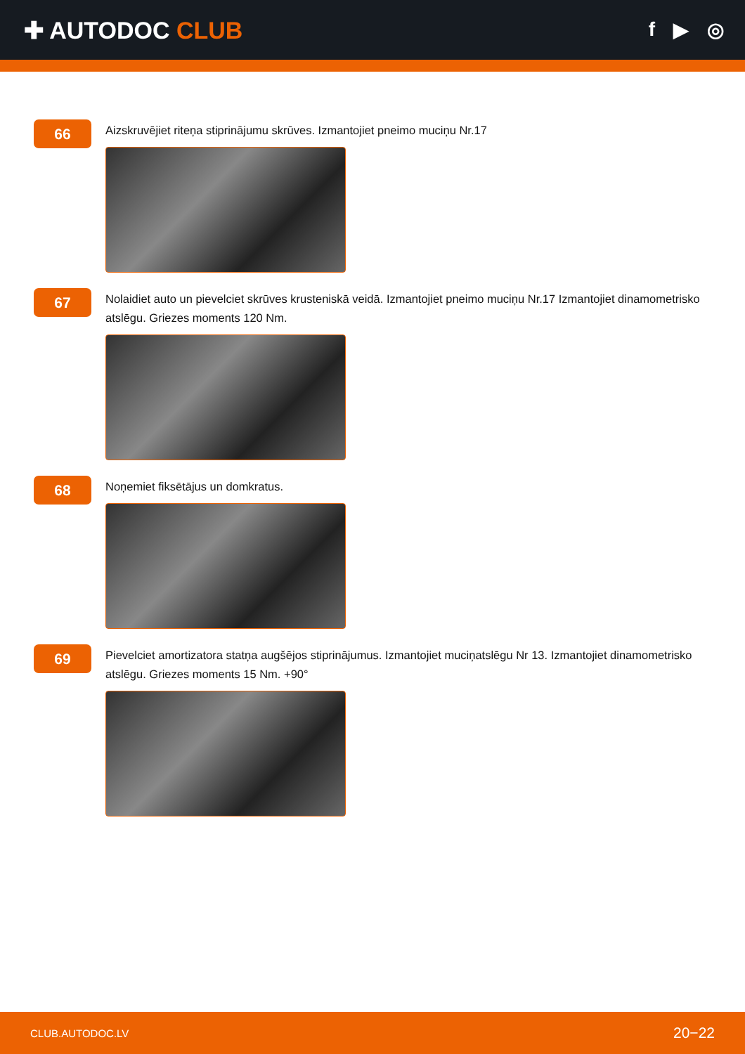✚ AUTODOC CLUB
f ▶ ◎
66
Aizskruvējiet riteņa stiprinājumu skrūves. Izmantojiet pneimo muciņu Nr.17
67
Nolaidiet auto un pievelciet skrūves krusteniskā veidā. Izmantojiet pneimo muciņu Nr.17 Izmantojiet dinamometrisko atslēgu. Griezes moments 120 Nm.
68
Noņemiet fiksētājus un domkratus.
69
Pievelciet amortizatora statņa augšējos stiprinājumus. Izmantojiet muciņatslēgu Nr 13. Izmantojiet dinamometrisko atslēgu. Griezes moments 15 Nm. +90°
CLUB.AUTODOC.LV 20−22